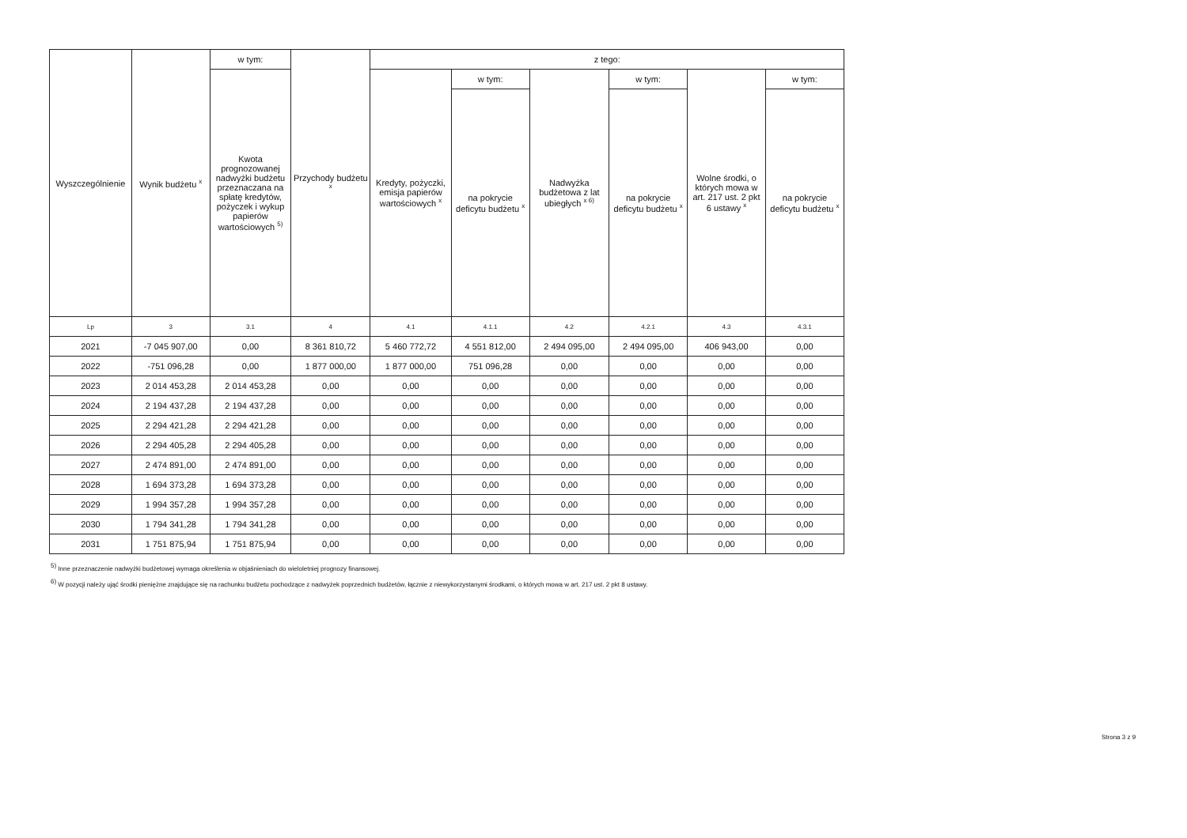| Wyszczególnienie | Wynik budżetu <sup>x</sup> | w tym: | Przychody budżetu <sup>x</sup> | z tego: | | | | | |
| --- | --- | --- | --- | --- | --- | --- | --- | --- | --- |
| | | Kwota prognozowanej nadwyżki budżetu przeznaczana na spłatę kredytów, pożyczek i wykup papierów wartościowych <sup>5)</sup> | | Kredyty, pożyczki, emisja papierów wartościowych <sup>x</sup> | w tym: | Nadwyżka budżetowa z lat ubiegłych <sup>x 6)</sup> | w tym: | Wolne środki, o których mowa w art. 217 ust. 2 pkt 6 ustawy <sup>x</sup> | w tym: |
| | | | | | na pokrycie deficytu budżetu <sup>x</sup> | | na pokrycie deficytu budżetu <sup>x</sup> | | na pokrycie deficytu budżetu <sup>x</sup> |
| Lp | 3 | 3.1 | 4 | 4.1 | 4.1.1 | 4.2 | 4.2.1 | 4.3 | 4.3.1 |
| 2021 | -7 045 907,00 | 0,00 | 8 361 810,72 | 5 460 772,72 | 4 551 812,00 | 2 494 095,00 | 2 494 095,00 | 406 943,00 | 0,00 |
| 2022 | -751 096,28 | 0,00 | 1 877 000,00 | 1 877 000,00 | 751 096,28 | 0,00 | 0,00 | 0,00 | 0,00 |
| 2023 | 2 014 453,28 | 2 014 453,28 | 0,00 | 0,00 | 0,00 | 0,00 | 0,00 | 0,00 | 0,00 |
| 2024 | 2 194 437,28 | 2 194 437,28 | 0,00 | 0,00 | 0,00 | 0,00 | 0,00 | 0,00 | 0,00 |
| 2025 | 2 294 421,28 | 2 294 421,28 | 0,00 | 0,00 | 0,00 | 0,00 | 0,00 | 0,00 | 0,00 |
| 2026 | 2 294 405,28 | 2 294 405,28 | 0,00 | 0,00 | 0,00 | 0,00 | 0,00 | 0,00 | 0,00 |
| 2027 | 2 474 891,00 | 2 474 891,00 | 0,00 | 0,00 | 0,00 | 0,00 | 0,00 | 0,00 | 0,00 |
| 2028 | 1 694 373,28 | 1 694 373,28 | 0,00 | 0,00 | 0,00 | 0,00 | 0,00 | 0,00 | 0,00 |
| 2029 | 1 994 357,28 | 1 994 357,28 | 0,00 | 0,00 | 0,00 | 0,00 | 0,00 | 0,00 | 0,00 |
| 2030 | 1 794 341,28 | 1 794 341,28 | 0,00 | 0,00 | 0,00 | 0,00 | 0,00 | 0,00 | 0,00 |
| 2031 | 1 751 875,94 | 1 751 875,94 | 0,00 | 0,00 | 0,00 | 0,00 | 0,00 | 0,00 | 0,00 |
<sup>5)</sup> Inne przeznaczenie nadwyżki budżetowej wymaga określenia w objaśnieniach do wieloletniej prognozy finansowej.
<sup>6)</sup> W pozycji należy ująć środki pieniężne znajdujące się na rachunku budżetu pochodzące z nadwyżek poprzednich budżetów, łącznie z niewykorzystanymi środkami, o których mowa w art. 217 ust. 2 pkt 8 ustawy.
Strona 3 z 9